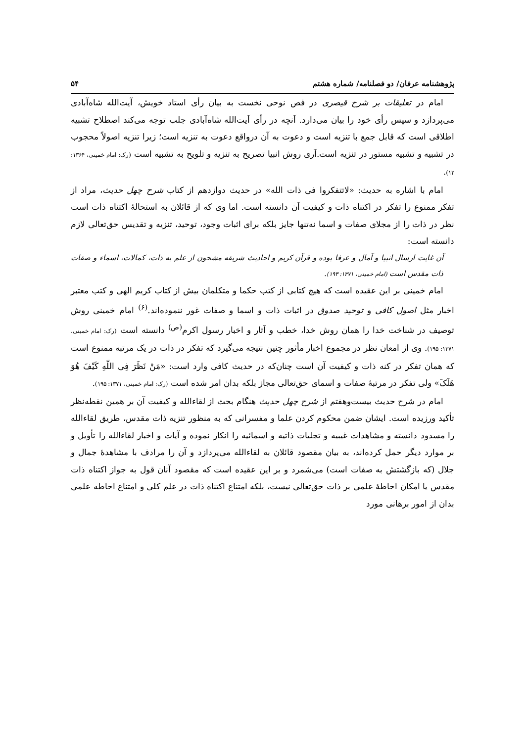پژوهشنامه عرفان/ دو فصلنامه/ شماره هشتم ۵۴
امام در تعلیقات بر شرح قیصری در فص نوحی نخست به بیان رأی استاد خویش، آیت‌الله شاه‌آبادی می‌پردازد و سپس رأی خود را بیان می‌دارد. آنچه در رأی آیت‌الله شاه‌آبادی جلب توجه می‌کند اصطلاح تشبیه اطلاقی است که قابل جمع با تنزیه است و دعوت به آن درواقع دعوت به تنزیه است؛ زیرا تنزیه اصولاً محجوب در تشبیه و تشبیه مستور در تنزیه است.آری روش انبیا تصریح به تنزیه و تلویح به تشبیه است (رک: امام خمینی، ۱۳۶۴: ۱۲).
امام با اشاره به حدیث: «لاتتفکروا فی ذات الله» در حدیث دوازدهم از کتاب شرح چهل حدیث، مراد از تفکر ممنوع را تفکر در اکتناه ذات و کیفیت آن دانسته است. اما وی که از قائلان به استحالهٔ اکتناه ذات است نظر در ذات را از مجلای صفات و اسما نه‌تنها جایز بلکه برای اثبات وجود، توحید، تنزیه و تقدیس حق‌تعالی لازم دانسته است:
آن غایت ارسال انبیا و آمال و عرفا بوده و قرآن کریم و احادیث شریفه مشحون از علم به ذات، کمالات، اسماء و صفات ذات مقدس است (امام خمینی، ۱۳۷۱: ۱۹۳).
امام خمینی بر این عقیده است که هیچ کتابی از کتب حکما و متکلمان بیش از کتاب کریم الهی و کتب معتبر اخبار مثل اصول کافی و توحید صدوق در اثبات ذات و اسما و صفات غور ننموده‌اند.<sup>(۶)</sup> امام خمینی روش توصیف در شناخت خدا را همان روش خدا، خطب و آثار و اخبار رسول اکرم<sup>(ص)</sup> دانسته است (رک: امام خمینی، ۱۳۷۱: ۱۹۵). وی از امعان نظر در مجموع اخبار مأثور چنین نتیجه می‌گیرد که تفکر در ذات در یک مرتبه ممنوع است که همان تفکر در کنه ذات و کیفیت آن است چنان‌که در حدیث کافی وارد است: «مَنْ نَظَرَ فِی اللّهِ کَیْفَ هُوَ هَلَکَ» ولی تفکر در مرتبهٔ صفات و اسمای حق‌تعالی مجاز بلکه بدان امر شده است (رک: امام خمینی، ۱۳۷۱: ۱۹۵).
امام در شرح حدیث بیست‌وهفتم از شرح چهل حدیث هنگام بحث از لقاءالله و کیفیت آن بر همین نقطه‌نظر تأکید ورزیده است. ایشان ضمن محکوم کردن علما و مفسرانی که به منظور تنزیه ذات مقدس، طریق لقاءالله را مسدود دانسته و مشاهدات غیبیه و تجلیات ذاتیه و اسمائیه را انکار نموده و آیات و اخبار لقاءالله را تأویل و بر موارد دیگر حمل کرده‌اند، به بیان مقصود قائلان به لقاءالله می‌پردازد و آن را مرادف با مشاهدهٔ جمال و جلال (که بازگشتش به صفات است) می‌شمرد و بر این عقیده است که مقصود آنان قول به جواز اکتناه ذات مقدس یا امکان احاطهٔ علمی بر ذات حق‌تعالی نیست، بلکه امتناع اکتناه ذات در علم کلی و امتناع احاطه علمی بدان از امور برهانی مورد